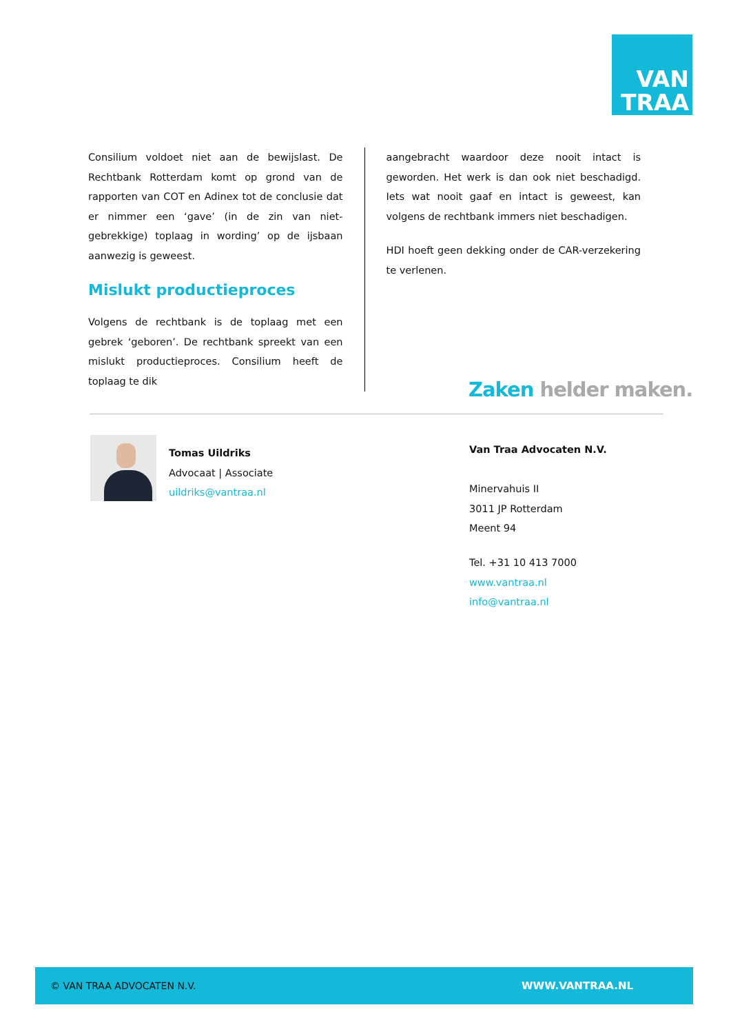VAN
TRAA
Consilium voldoet niet aan de bewijslast. De Rechtbank Rotterdam komt op grond van de rapporten van COT en Adinex tot de conclusie dat er nimmer een ‘gave’ (in de zin van niet-gebrekkige) toplaag in wording’ op de ijsbaan aanwezig is geweest.
Mislukt productieproces
Volgens de rechtbank is de toplaag met een gebrek ‘geboren’. De rechtbank spreekt van een mislukt productieproces. Consilium heeft de toplaag te dik
aangebracht waardoor deze nooit intact is geworden. Het werk is dan ook niet beschadigd. Iets wat nooit gaaf en intact is geweest, kan volgens de rechtbank immers niet beschadigen.
HDI hoeft geen dekking onder de CAR-verzekering te verlenen.
Zaken helder maken.
Tomas Uildriks
Advocaat | Associate
uildriks@vantraa.nl
Van Traa Advocaten N.V.
Minervahuis II
3011 JP Rotterdam
Meent 94
Tel. +31 10 413 7000
www.vantraa.nl
info@vantraa.nl
© VAN TRAA ADVOCATEN N.V. WWW.VANTRAA.NL